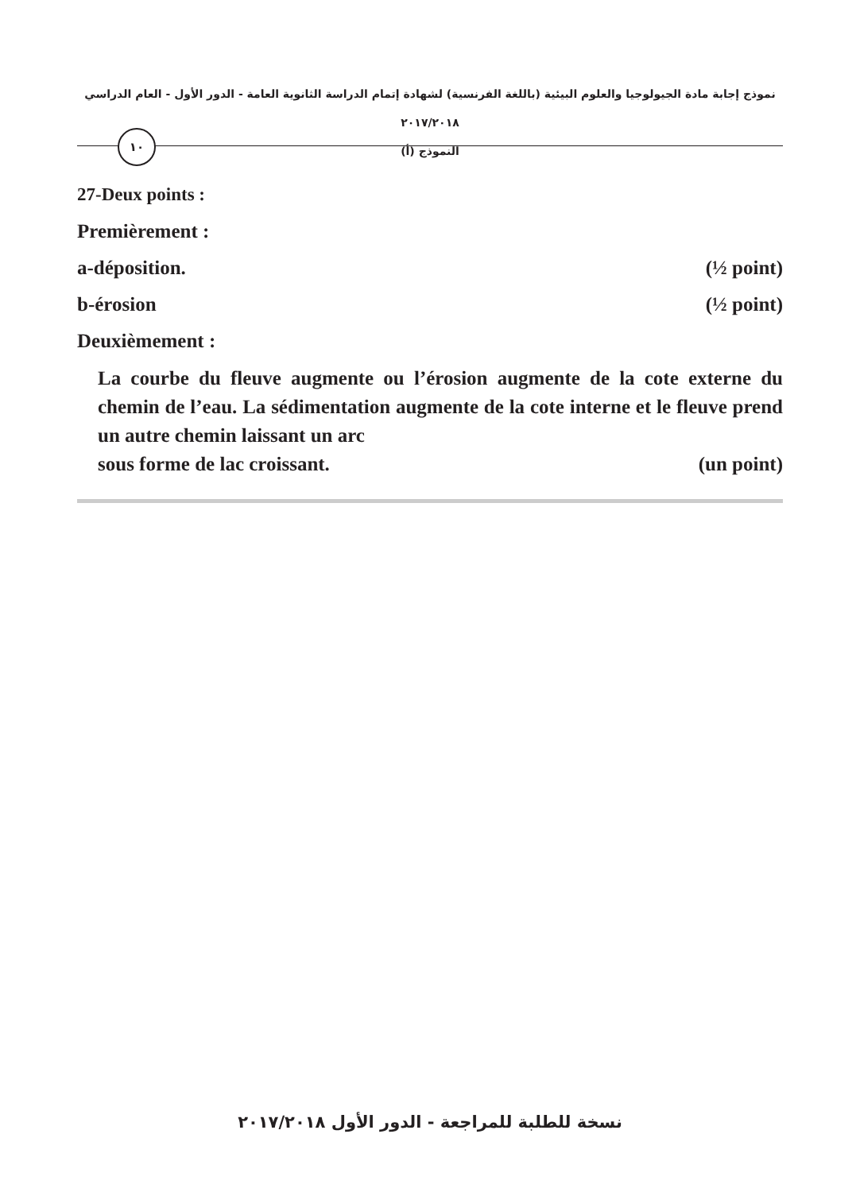نموذج إجابة مادة الجيولوجيا والعلوم البيئية (باللغة الفرنسية) لشهادة إتمام الدراسة الثانوية العامة - الدور الأول - العام الدراسي ٢٠١٧/٢٠١٨
النموذج (أ)
١٠
27-Deux points :
Premièrement :
a-déposition. (½ point)
b-érosion (½ point)
Deuxièmement :
La courbe du fleuve augmente ou l’érosion augmente de la cote externe du chemin de l’eau. La sédimentation augmente de la cote interne et le fleuve prend un autre chemin laissant un arc
sous forme de lac croissant. (un point)
نسخة للطلبة للمراجعة - الدور الأول ٢٠١٧/٢٠١٨